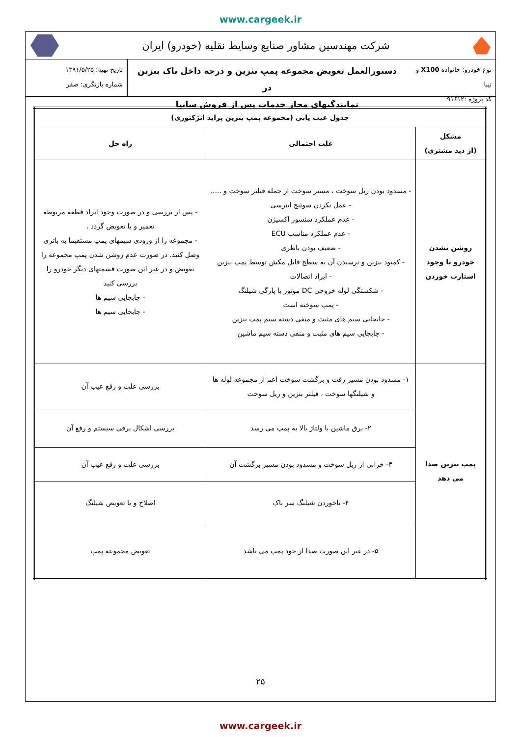www.cargeek.ir
شرکت مهندسین مشاور صنایع وسایط نقلیه (خودرو) ایران
نوع خودرو: خانواده X100 و تیبا
کد پروژه :۹۱۶۱۲
دستورالعمل تعویض مجموعه پمپ بنزین و درجه داخل باک بنزین در
نمایندگیهای مجاز خدمات پس از فروش سایپا
تاریخ تهیه: ۱۳۹۱/۵/۲۵
شماره بازنگری: صفر
| جدول عیب یابی (مجموعه پمپ بنزین پراید انژکتوری) | | |
| --- | --- | --- |
| مشکل (از دید مشتری) | علت احتمالی | راه حل |
| روشن نشدن خودرو با وجود استارت خوردن | - مسدود بودن ریل سوخت ، مسیر سوخت از جمله فیلتر سوخت و ..... - عمل نکردن سوئیچ اینرسی - عدم عملکرد سنسور اکسیژن - عدم عملکرد مناسب ECU - ضعیف بودن باطری - کمبود بنزین و نرسیدن آن به سطح قابل مکش توسط پمپ بنزین - ایراد اتصالات - شکستگی لوله خروجی DC موتور یا پارگی شیلنگ - پمپ سوخته است - جابجایی سیم های مثبت و منفی دسته سیم پمپ بنزین - جابجایی سیم های مثبت و منفی دسته سیم ماشین | - پس از بررسی و در صورت وجود ایراد قطعه مربوطه تعمیر و یا تعویض گردد . - مجموعه را از ورودی سیمهای پمپ مستقیما به باتری وصل کنید. در صورت عدم روشن شدن پمپ مجموعه را تعویض و در غیر این صورت قسمتهای دیگر خودرو را بررسی کنید - جابجایی سیم ها - جابجایی سیم ها |
| پمپ بنزین صدا می دهد | ۱- مسدود بودن مسیر رفت و برگشت سوخت اعم از مجموعه لوله ها و شیلنگها سوخت ، فیلتر بنزین و ریل سوخت | بررسی علت و رفع عیب آن |
| | ۲- برق ماشین با ولتاژ بالا به پمپ می رسد | بررسی اشکال برقی سیستم و رفع آن |
| | ۳- خرابی از ریل سوخت و مسدود بودن مسیر برگشت آن | بررسی علت و رفع عیب آن |
| | ۴- تاخوردن شیلنگ سر باک | اصلاح و یا تعویض شیلنگ |
| | ۵- در غیر این صورت صدا از خود پمپ می باشد | تعویض مجموعه پمپ |
۲۵
www.cargeek.ir